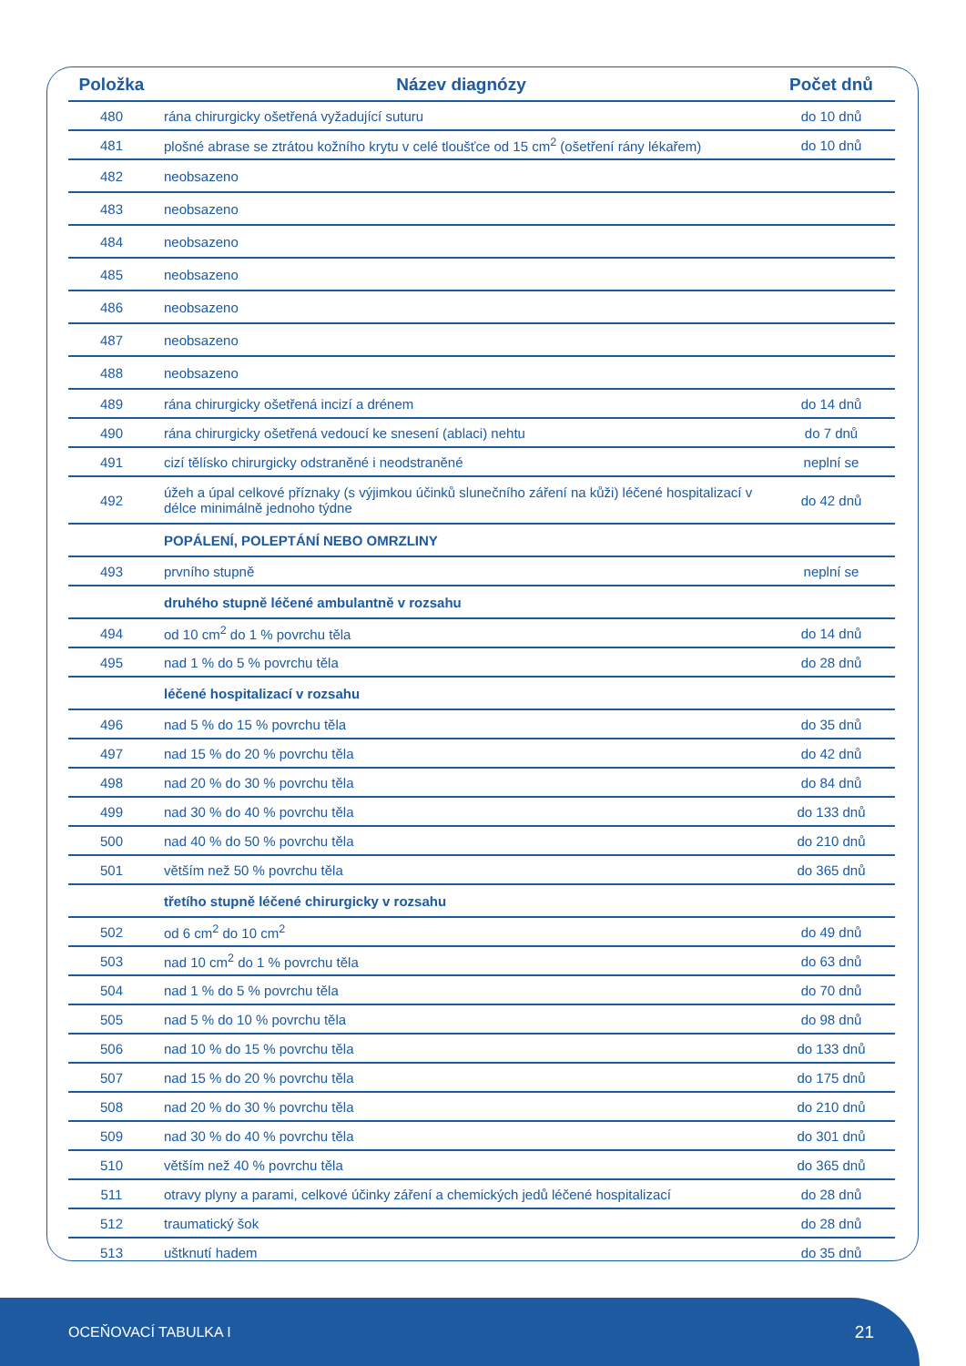| Položka | Název diagnózy | Počet dnů |
| --- | --- | --- |
| 480 | rána chirurgicky ošetřená vyžadující suturu | do 10 dnů |
| 481 | plošné abrase se ztrátou kožního krytu v celé tloušťce od 15 cm<sup>2</sup> (ošetření rány lékařem) | do 10 dnů |
| 482 | neobsazeno | |
| 483 | neobsazeno | |
| 484 | neobsazeno | |
| 485 | neobsazeno | |
| 486 | neobsazeno | |
| 487 | neobsazeno | |
| 488 | neobsazeno | |
| 489 | rána chirurgicky ošetřená incizí a drénem | do 14 dnů |
| 490 | rána chirurgicky ošetřená vedoucí ke snesení (ablaci) nehtu | do 7 dnů |
| 491 | cizí tělísko chirurgicky odstraněné i neodstraněné | neplní se |
| 492 | úžeh a úpal celkové příznaky (s výjimkou účinků slunečního záření na kůži) léčené hospitalizací v délce minimálně jednoho týdne | do 42 dnů |
| | POPÁLENÍ, POLEPTÁNÍ NEBO OMRZLINY | |
| 493 | prvního stupně | neplní se |
| | druhého stupně léčené ambulantně v rozsahu | |
| 494 | od 10 cm<sup>2</sup> do 1 % povrchu těla | do 14 dnů |
| 495 | nad 1 % do 5 % povrchu těla | do 28 dnů |
| | léčené hospitalizací v rozsahu | |
| 496 | nad 5 % do 15 % povrchu těla | do 35 dnů |
| 497 | nad 15 % do 20 % povrchu těla | do 42 dnů |
| 498 | nad 20 % do 30 % povrchu těla | do 84 dnů |
| 499 | nad 30 % do 40 % povrchu těla | do 133 dnů |
| 500 | nad 40 % do 50 % povrchu těla | do 210 dnů |
| 501 | větším než 50 % povrchu těla | do 365 dnů |
| | třetího stupně léčené chirurgicky v rozsahu | |
| 502 | od 6 cm<sup>2</sup> do 10 cm<sup>2</sup> | do 49 dnů |
| 503 | nad 10 cm<sup>2</sup> do 1 % povrchu těla | do 63 dnů |
| 504 | nad 1 % do 5 % povrchu těla | do 70 dnů |
| 505 | nad 5 % do 10 % povrchu těla | do 98 dnů |
| 506 | nad 10 % do 15 % povrchu těla | do 133 dnů |
| 507 | nad 15 % do 20 % povrchu těla | do 175 dnů |
| 508 | nad 20 % do 30 % povrchu těla | do 210 dnů |
| 509 | nad 30 % do 40 % povrchu těla | do 301 dnů |
| 510 | větším než 40 % povrchu těla | do 365 dnů |
| 511 | otravy plyny a parami, celkové účinky záření a chemických jedů léčené hospitalizací | do 28 dnů |
| 512 | traumatický šok | do 28 dnů |
| 513 | uštknutí hadem | do 35 dnů |
OCEŇOVACÍ TABULKA I 21